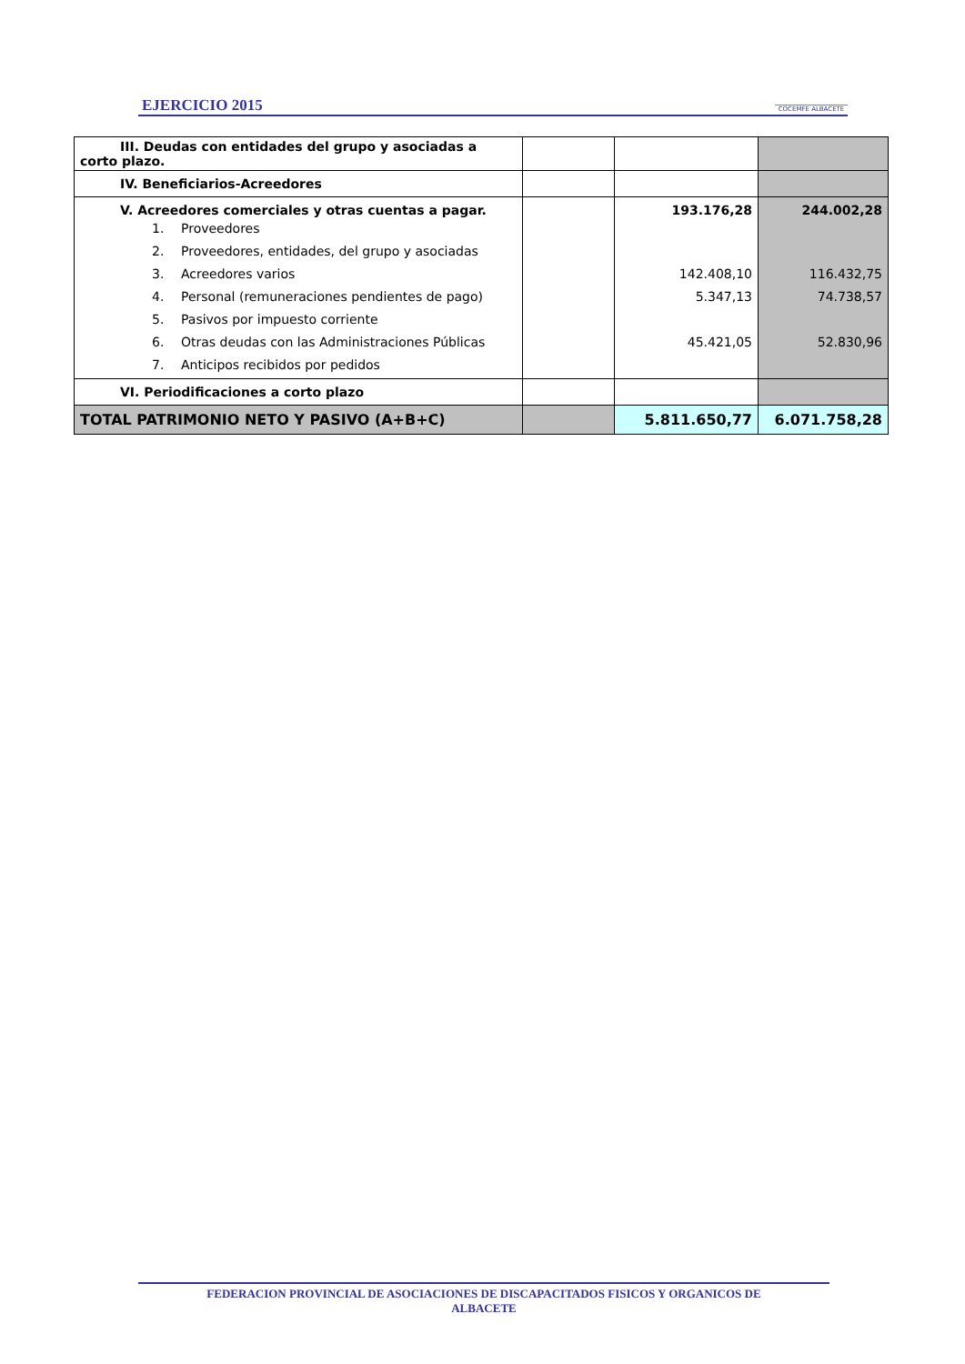EJERCICIO 2015 COCEMFE ALBACETE
| III. Deudas con entidades del grupo y asociadas a corto plazo. | | | |
| IV. Beneficiarios-Acreedores | | | |
| V. Acreedores comerciales y otras cuentas a pagar. | | 193.176,28 | 244.002,28 |
| 1. Proveedores | | | |
| 2. Proveedores, entidades, del grupo y asociadas | | | |
| 3. Acreedores varios | | 142.408,10 | 116.432,75 |
| 4. Personal (remuneraciones pendientes de pago) | | 5.347,13 | 74.738,57 |
| 5. Pasivos por impuesto corriente | | | |
| 6. Otras deudas con las Administraciones Públicas | | 45.421,05 | 52.830,96 |
| 7. Anticipos recibidos por pedidos | | | |
| VI. Periodificaciones a corto plazo | | | |
| TOTAL PATRIMONIO NETO Y PASIVO (A+B+C) | | 5.811.650,77 | 6.071.758,28 |
FEDERACION PROVINCIAL DE ASOCIACIONES DE DISCAPACITADOS FISICOS Y ORGANICOS DE
ALBACETE